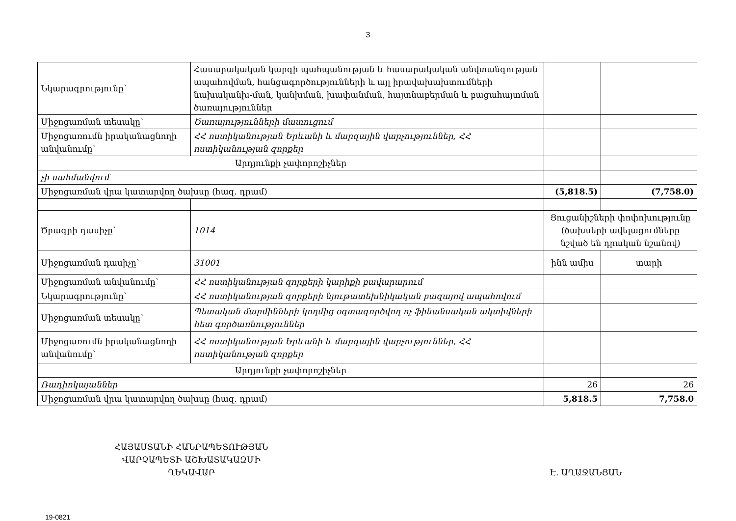3
| Նկարագրությունը՝ | Հասարակական կարգի պահպանության և հասարակական անվտանգության ապահովման, հանցագործությունների և այլ իրավախախտումների նախականխ-ման, կանխման, խափանման, հայտնաբերման և բացահայտման ծառայություններ | | |
| Միջոցառման տեսակը՝ | Ծառայությունների մատուցում | | |
| Միջոցառումն իրականացնողի անվանումը՝ | ՀՀ ոստիկանության Երևանի և մարզային վարչություններ, ՀՀ ոստիկանության զորքեր | | |
| Արդյունքի չափորոշիչներ | | | |
| չի սահմանվում | | | |
| Միջոցառման վրա կատարվող ծախսը (հազ. դրամ) | | (5,818.5) | (7,758.0) |
| Ծրագրի դասիչը՝ | 1014 | Ցուցանիշների փոփոխությունը (ծախսերի ավելացումները նշված են դրական նշանով) | |
| Միջոցառման դասիչը՝ | 31001 | ինն ամիս | տարի |
| Միջոցառման անվանումը՝ | ՀՀ ոստիկանության զորքերի կարիքի բավարարում | | |
| Նկարագրությունը՝ | ՀՀ ոստիկանության զորքերի նյութատեխնիկական բազայով ապահովում | | |
| Միջոցառման տեսակը՝ | Պետական մարմինների կողմից օգտագործվող ոչ ֆինանսական ակտիվների հետ գործառնություններ | | |
| Միջոցառումն իրականացնողի անվանումը՝ | ՀՀ ոստիկանության Երևանի և մարզային վարչություններ, ՀՀ ոստիկանության զորքեր | | |
| Արդյունքի չափորոշիչներ | | | |
| Ռադիոկայաններ | | 26 | 26 |
| Միջոցառման վրա կատարվող ծախսը (հազ. դրամ) | | 5,818.5 | 7,758.0 |
ՀԱՅԱՍՏԱՆԻ ՀԱՆՐԱՊԵՏՈՒԹՅԱՆ
ՎԱՐՉԱՊԵՏԻ ԱՇԽԱՏԱԿԱԶՄԻ
ՂԵԿԱՎԱՐ
Է. ԱՂԱՋԱՆՅԱՆ
19-0821